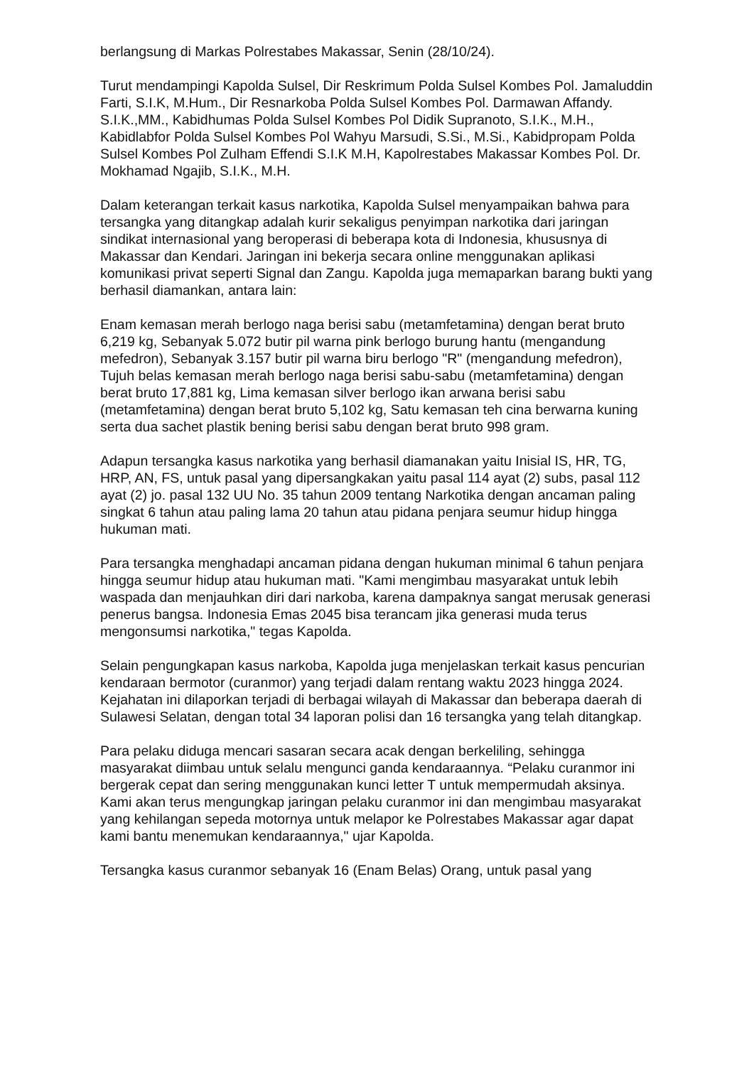berlangsung di Markas Polrestabes Makassar, Senin (28/10/24).
Turut mendampingi Kapolda Sulsel, Dir Reskrimum Polda Sulsel Kombes Pol. Jamaluddin Farti, S.I.K, M.Hum., Dir Resnarkoba Polda Sulsel Kombes Pol. Darmawan Affandy. S.I.K.,MM., Kabidhumas Polda Sulsel Kombes Pol Didik Supranoto, S.I.K., M.H., Kabidlabfor Polda Sulsel Kombes Pol Wahyu Marsudi, S.Si., M.Si., Kabidpropam Polda Sulsel Kombes Pol Zulham Effendi S.I.K M.H, Kapolrestabes Makassar Kombes Pol. Dr. Mokhamad Ngajib, S.I.K., M.H.
Dalam keterangan terkait kasus narkotika, Kapolda Sulsel menyampaikan bahwa para tersangka yang ditangkap adalah kurir sekaligus penyimpan narkotika dari jaringan sindikat internasional yang beroperasi di beberapa kota di Indonesia, khususnya di Makassar dan Kendari. Jaringan ini bekerja secara online menggunakan aplikasi komunikasi privat seperti Signal dan Zangu. Kapolda juga memaparkan barang bukti yang berhasil diamankan, antara lain:
Enam kemasan merah berlogo naga berisi sabu (metamfetamina) dengan berat bruto 6,219 kg, Sebanyak 5.072 butir pil warna pink berlogo burung hantu (mengandung mefedron), Sebanyak 3.157 butir pil warna biru berlogo "R" (mengandung mefedron), Tujuh belas kemasan merah berlogo naga berisi sabu-sabu (metamfetamina) dengan berat bruto 17,881 kg, Lima kemasan silver berlogo ikan arwana berisi sabu (metamfetamina) dengan berat bruto 5,102 kg, Satu kemasan teh cina berwarna kuning serta dua sachet plastik bening berisi sabu dengan berat bruto 998 gram.
Adapun tersangka kasus narkotika yang berhasil diamanakan yaitu Inisial IS, HR, TG, HRP, AN, FS, untuk pasal yang dipersangkakan yaitu pasal 114 ayat (2) subs, pasal 112 ayat (2) jo. pasal 132 UU No. 35 tahun 2009 tentang Narkotika dengan ancaman paling singkat 6 tahun atau paling lama 20 tahun atau pidana penjara seumur hidup hingga hukuman mati.
Para tersangka menghadapi ancaman pidana dengan hukuman minimal 6 tahun penjara hingga seumur hidup atau hukuman mati. "Kami mengimbau masyarakat untuk lebih waspada dan menjauhkan diri dari narkoba, karena dampaknya sangat merusak generasi penerus bangsa. Indonesia Emas 2045 bisa terancam jika generasi muda terus mengonsumsi narkotika," tegas Kapolda.
Selain pengungkapan kasus narkoba, Kapolda juga menjelaskan terkait kasus pencurian kendaraan bermotor (curanmor) yang terjadi dalam rentang waktu 2023 hingga 2024. Kejahatan ini dilaporkan terjadi di berbagai wilayah di Makassar dan beberapa daerah di Sulawesi Selatan, dengan total 34 laporan polisi dan 16 tersangka yang telah ditangkap.
Para pelaku diduga mencari sasaran secara acak dengan berkeliling, sehingga masyarakat diimbau untuk selalu mengunci ganda kendaraannya. “Pelaku curanmor ini bergerak cepat dan sering menggunakan kunci letter T untuk mempermudah aksinya. Kami akan terus mengungkap jaringan pelaku curanmor ini dan mengimbau masyarakat yang kehilangan sepeda motornya untuk melapor ke Polrestabes Makassar agar dapat kami bantu menemukan kendaraannya," ujar Kapolda.
Tersangka kasus curanmor sebanyak 16 (Enam Belas) Orang, untuk pasal yang